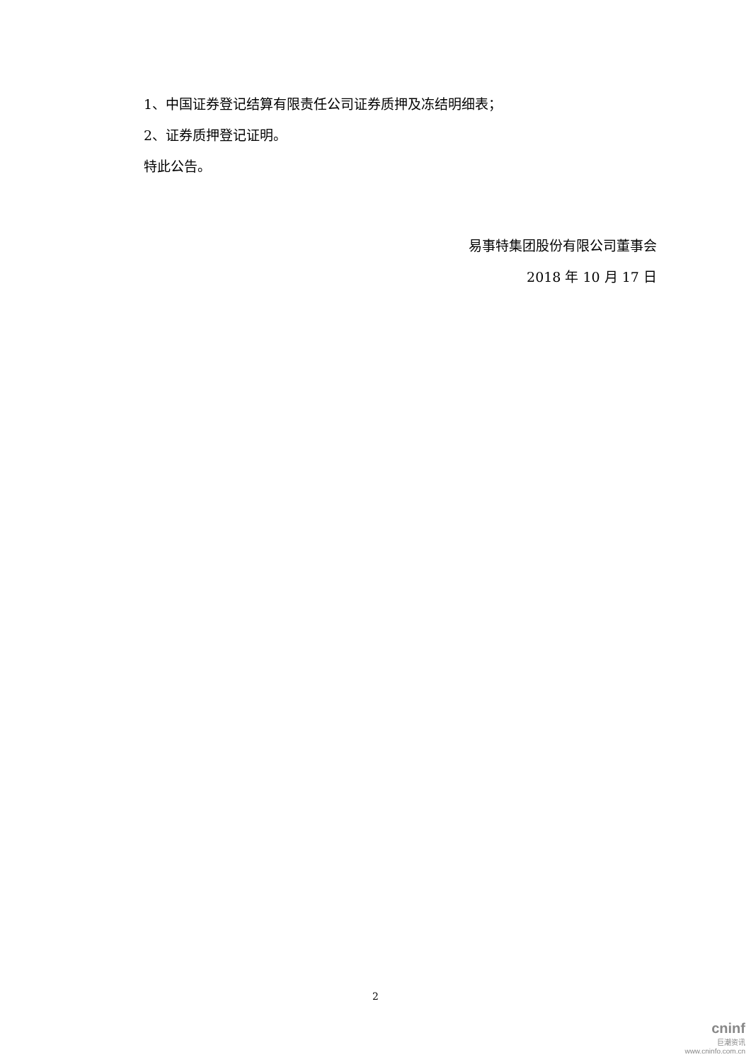1、中国证券登记结算有限责任公司证券质押及冻结明细表；
2、证券质押登记证明。
特此公告。
易事特集团股份有限公司董事会
2018 年 10 月 17 日
2
cninf
巨潮资讯
www.cninfo.com.cn